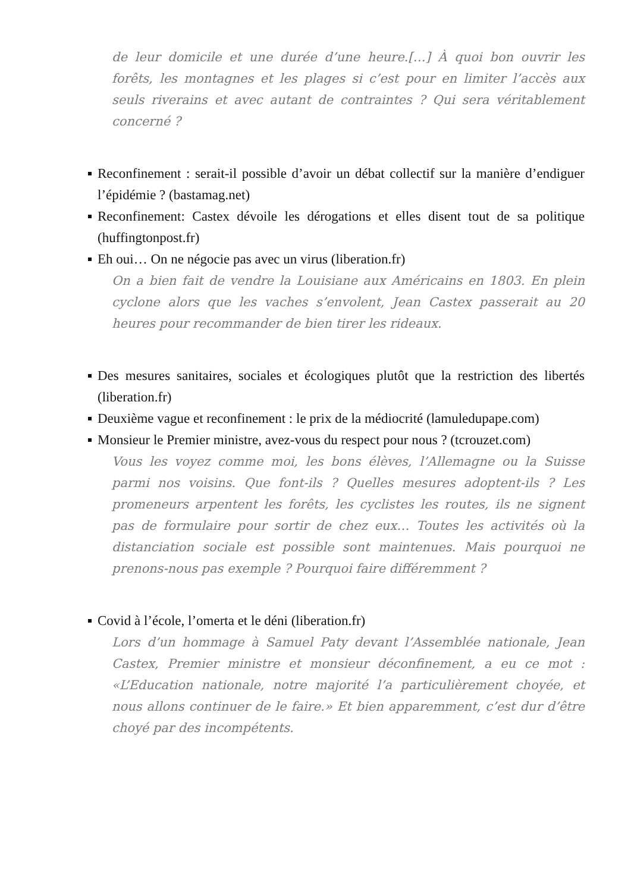de leur domicile et une durée d’une heure.[…] À quoi bon ouvrir les forêts, les montagnes et les plages si c’est pour en limiter l’accès aux seuls riverains et avec autant de contraintes ? Qui sera véritablement concerné ?
Reconfinement : serait-il possible d’avoir un débat collectif sur la manière d’endiguer l’épidémie ? (bastamag.net)
Reconfinement: Castex dévoile les dérogations et elles disent tout de sa politique (huffingtonpost.fr)
Eh oui… On ne négocie pas avec un virus (liberation.fr)
On a bien fait de vendre la Louisiane aux Américains en 1803. En plein cyclone alors que les vaches s’envolent, Jean Castex passerait au 20 heures pour recommander de bien tirer les rideaux.
Des mesures sanitaires, sociales et écologiques plutôt que la restriction des libertés (liberation.fr)
Deuxième vague et reconfinement : le prix de la médiocrité (lamuledupape.com)
Monsieur le Premier ministre, avez-vous du respect pour nous ? (tcrouzet.com)
Vous les voyez comme moi, les bons élèves, l’Allemagne ou la Suisse parmi nos voisins. Que font-ils ? Quelles mesures adoptent-ils ? Les promeneurs arpentent les forêts, les cyclistes les routes, ils ne signent pas de formulaire pour sortir de chez eux… Toutes les activités où la distanciation sociale est possible sont maintenues. Mais pourquoi ne prenons-nous pas exemple ? Pourquoi faire différemment ?
Covid à l’école, l’omerta et le déni (liberation.fr)
Lors d’un hommage à Samuel Paty devant l’Assemblée nationale, Jean Castex, Premier ministre et monsieur déconfinement, a eu ce mot : «L’Education nationale, notre majorité l’a particulièrement choyée, et nous allons continuer de le faire.» Et bien apparemment, c’est dur d’être choyé par des incompétents.